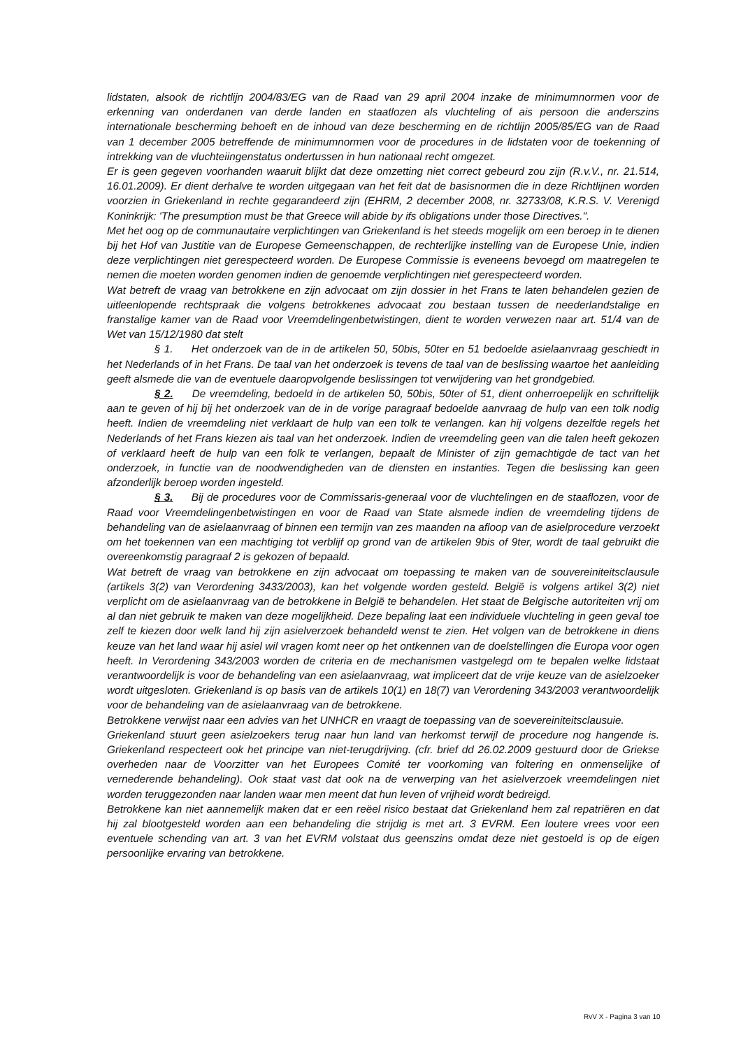lidstaten, alsook de richtlijn 2004/83/EG van de Raad van 29 april 2004 inzake de minimumnormen voor de erkenning van onderdanen van derde landen en staatlozen als vluchteling of ais persoon die anderszins internationale bescherming behoeft en de inhoud van deze bescherming en de richtlijn 2005/85/EG van de Raad van 1 december 2005 betreffende de minimumnormen voor de procedures in de lidstaten voor de toekenning of intrekking van de vluchteiingenstatus ondertussen in hun nationaal recht omgezet.
Er is geen gegeven voorhanden waaruit blijkt dat deze omzetting niet correct gebeurd zou zijn (R.v.V., nr. 21.514, 16.01.2009). Er dient derhalve te worden uitgegaan van het feit dat de basisnormen die in deze Richtlijnen worden voorzien in Griekenland in rechte gegarandeerd zijn (EHRM, 2 december 2008, nr. 32733/08, K.R.S. V. Verenigd Koninkrijk: 'The presumption must be that Greece will abide by ifs obligations under those Directives.".
Met het oog op de communautaire verplichtingen van Griekenland is het steeds mogelijk om een beroep in te dienen bij het Hof van Justitie van de Europese Gemeenschappen, de rechterlijke instelling van de Europese Unie, indien deze verplichtingen niet gerespecteerd worden. De Europese Commissie is eveneens bevoegd om maatregelen te nemen die moeten worden genomen indien de genoemde verplichtingen niet gerespecteerd worden.
Wat betreft de vraag van betrokkene en zijn advocaat om zijn dossier in het Frans te laten behandelen gezien de uitleenlopende rechtspraak die volgens betrokkenes advocaat zou bestaan tussen de neederlandstalige en franstalige kamer van de Raad voor Vreemdelingenbetwistingen, dient te worden verwezen naar art. 51/4 van de Wet van 15/12/1980 dat stelt
§ 1. Het onderzoek van de in de artikelen 50, 50bis, 50ter en 51 bedoelde asielaanvraag geschiedt in het Nederlands of in het Frans. De taal van het onderzoek is tevens de taal van de beslissing waartoe het aanleiding geeft alsmede die van de eventuele daaropvolgende beslissingen tot verwijdering van het grondgebied.
§ 2. De vreemdeling, bedoeld in de artikelen 50, 50bis, 50ter of 51, dient onherroepelijk en schriftelijk aan te geven of hij bij het onderzoek van de in de vorige paragraaf bedoelde aanvraag de hulp van een tolk nodig heeft. Indien de vreemdeling niet verklaart de hulp van een tolk te verlangen. kan hij volgens dezelfde regels het Nederlands of het Frans kiezen ais taal van het onderzoek. Indien de vreemdeling geen van die talen heeft gekozen of verklaard heeft de hulp van een folk te verlangen, bepaalt de Minister of zijn gemachtigde de tact van het onderzoek, in functie van de noodwendigheden van de diensten en instanties. Tegen die beslissing kan geen afzonderlijk beroep worden ingesteld.
§ 3. Bij de procedures voor de Commissaris-generaal voor de vluchtelingen en de staaflozen, voor de Raad voor Vreemdelingenbetwistingen en voor de Raad van State alsmede indien de vreemdeling tijdens de behandeling van de asielaanvraag of binnen een termijn van zes maanden na afloop van de asielprocedure verzoekt om het toekennen van een machtiging tot verblijf op grond van de artikelen 9bis of 9ter, wordt de taal gebruikt die overeenkomstig paragraaf 2 is gekozen of bepaald.
Wat betreft de vraag van betrokkene en zijn advocaat om toepassing te maken van de souvereiniteitsclausule (artikels 3(2) van Verordening 3433/2003), kan het volgende worden gesteld. België is volgens artikel 3(2) niet verplicht om de asielaanvraag van de betrokkene in België te behandelen. Het staat de Belgische autoriteiten vrij om al dan niet gebruik te maken van deze mogelijkheid. Deze bepaling laat een individuele vluchteling in geen geval toe zelf te kiezen door welk land hij zijn asielverzoek behandeld wenst te zien. Het volgen van de betrokkene in diens keuze van het land waar hij asiel wil vragen komt neer op het ontkennen van de doelstellingen die Europa voor ogen heeft. In Verordening 343/2003 worden de criteria en de mechanismen vastgelegd om te bepalen welke lidstaat verantwoordelijk is voor de behandeling van een asielaanvraag, wat impliceert dat de vrije keuze van de asielzoeker wordt uitgesloten. Griekenland is op basis van de artikels 10(1) en 18(7) van Verordening 343/2003 verantwoordelijk voor de behandeling van de asielaanvraag van de betrokkene.
Betrokkene verwijst naar een advies van het UNHCR en vraagt de toepassing van de soevereiniteitsclausuie.
Griekenland stuurt geen asielzoekers terug naar hun land van herkomst terwijl de procedure nog hangende is. Griekenland respecteert ook het principe van niet-terugdrijving. (cfr. brief dd 26.02.2009 gestuurd door de Griekse overheden naar de Voorzitter van het Europees Comité ter voorkoming van foltering en onmenselijke of vernederende behandeling). Ook staat vast dat ook na de verwerping van het asielverzoek vreemdelingen niet worden teruggezonden naar landen waar men meent dat hun leven of vrijheid wordt bedreigd.
Betrokkene kan niet aannemelijk maken dat er een reëel risico bestaat dat Griekenland hem zal repatriëren en dat hij zal blootgesteld worden aan een behandeling die strijdig is met art. 3 EVRM. Een loutere vrees voor een eventuele schending van art. 3 van het EVRM volstaat dus geenszins omdat deze niet gestoeld is op de eigen persoonlijke ervaring van betrokkene.
RvV X - Pagina 3 van 10